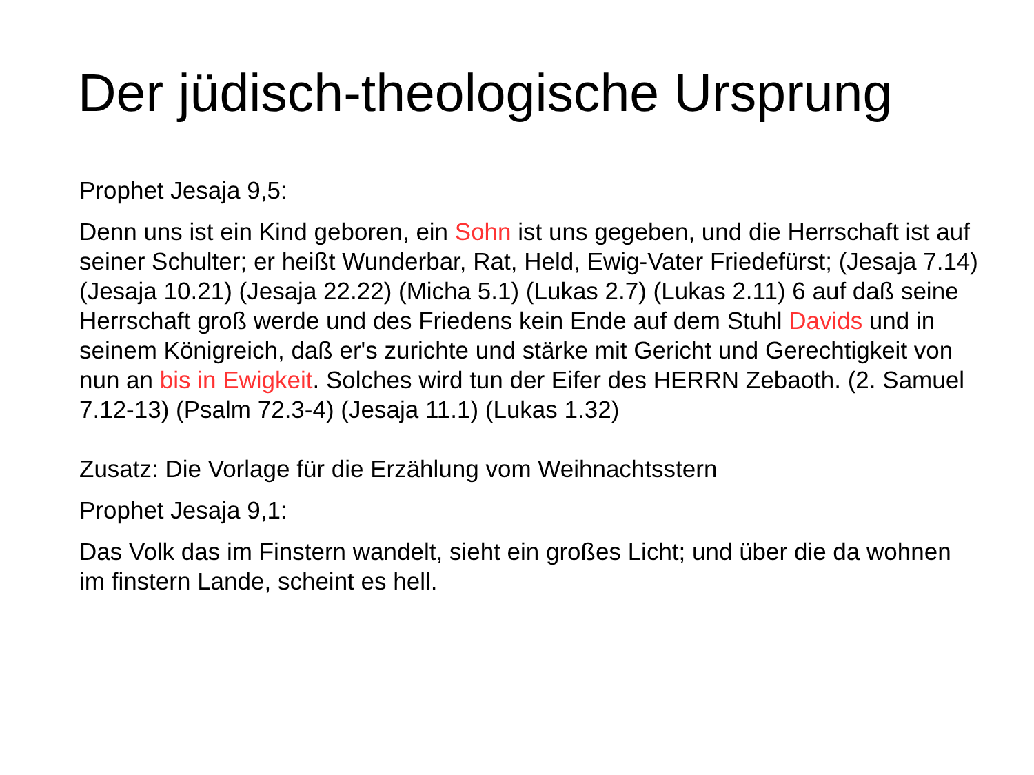Der jüdisch-theologische Ursprung
Prophet Jesaja 9,5:
Denn uns ist ein Kind geboren, ein Sohn ist uns gegeben, und die Herrschaft ist auf seiner Schulter; er heißt Wunderbar, Rat, Held, Ewig-Vater Friedefürst; (Jesaja 7.14) (Jesaja 10.21) (Jesaja 22.22) (Micha 5.1) (Lukas 2.7) (Lukas 2.11) 6 auf daß seine Herrschaft groß werde und des Friedens kein Ende auf dem Stuhl Davids und in seinem Königreich, daß er's zurichte und stärke mit Gericht und Gerechtigkeit von nun an bis in Ewigkeit. Solches wird tun der Eifer des HERRN Zebaoth. (2. Samuel 7.12-13) (Psalm 72.3-4) (Jesaja 11.1) (Lukas 1.32)
Zusatz: Die Vorlage für die Erzählung vom Weihnachtsstern
Prophet Jesaja 9,1:
Das Volk das im Finstern wandelt, sieht ein großes Licht; und über die da wohnen im finstern Lande, scheint es hell.